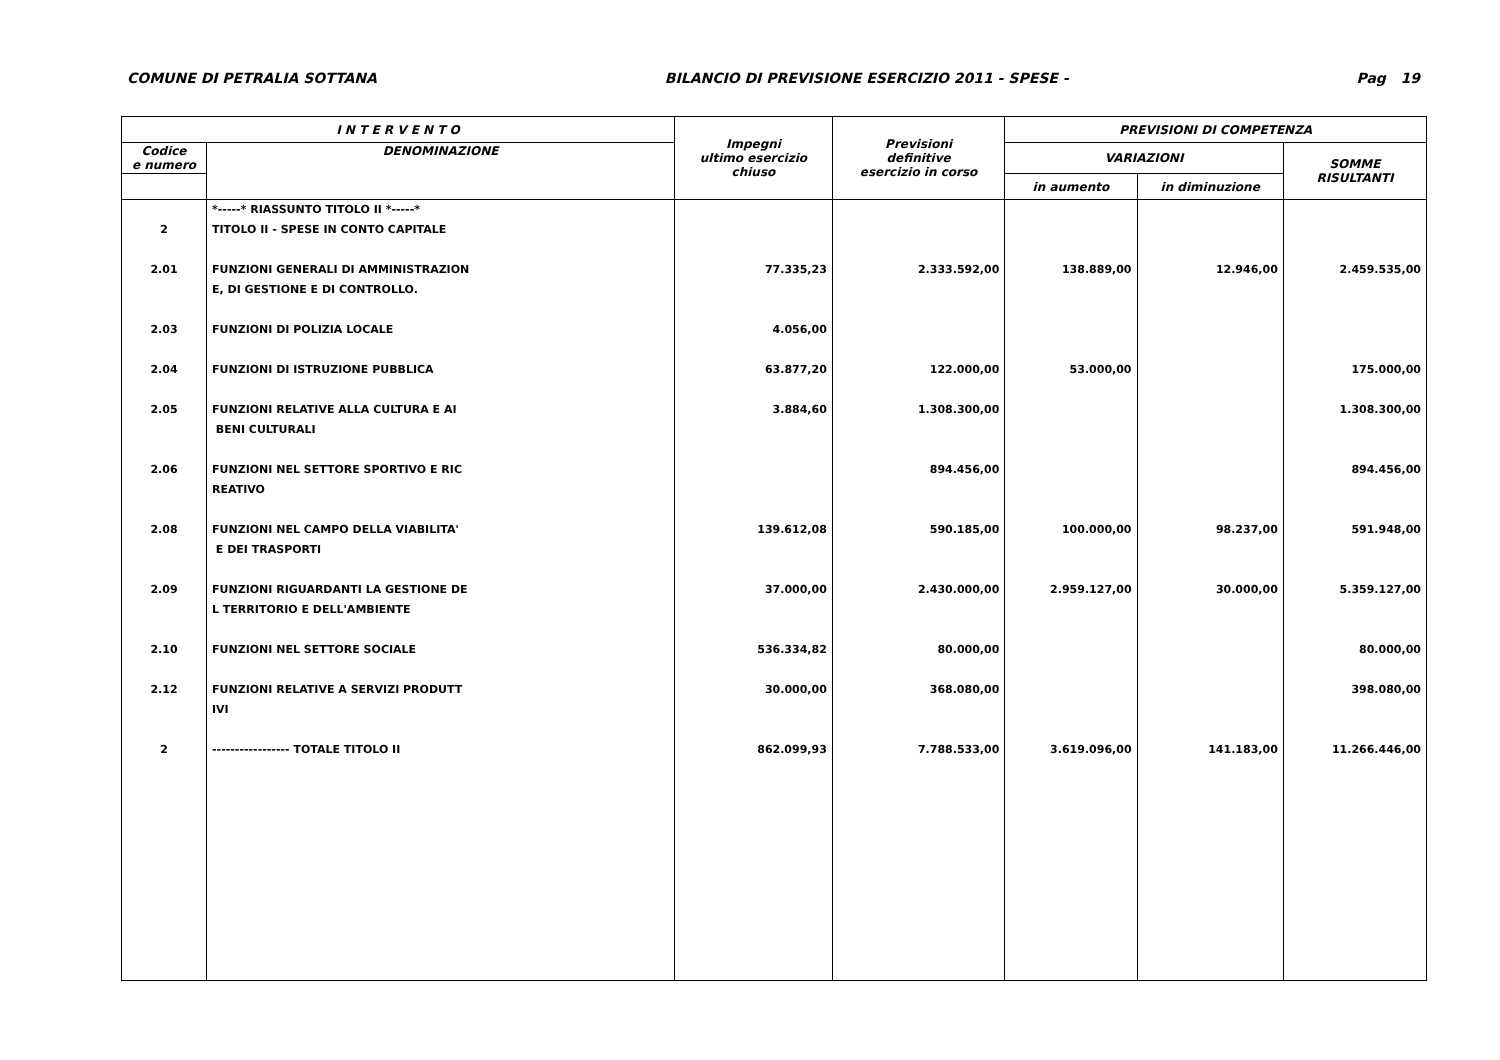COMUNE DI PETRALIA SOTTANA BILANCIO DI PREVISIONE ESERCIZIO 2011 - SPESE - Pag 19
| I N T E R V E N T O | | Impegni ultimo esercizio chiuso | Previsioni definitive esercizio in corso | PREVISIONI DI COMPETENZA | | |
| --- | --- | --- | --- | --- | --- | --- |
| Codice e numero | DENOMINAZIONE | | | VARIAZIONI | | SOMME RISULTANTI |
| | | | | in aumento | in diminuzione | |
| 2 | *-----* RIASSUNTO TITOLO II *-----* TITOLO II - SPESE IN CONTO CAPITALE | | | | | |
| 2.01 | FUNZIONI GENERALI DI AMMINISTRAZION E, DI GESTIONE E DI CONTROLLO. | 77.335,23 | 2.333.592,00 | 138.889,00 | 12.946,00 | 2.459.535,00 |
| 2.03 | FUNZIONI DI POLIZIA LOCALE | 4.056,00 | | | | |
| 2.04 | FUNZIONI DI ISTRUZIONE PUBBLICA | 63.877,20 | 122.000,00 | 53.000,00 | | 175.000,00 |
| 2.05 | FUNZIONI RELATIVE ALLA CULTURA E AI BENI CULTURALI | 3.884,60 | 1.308.300,00 | | | 1.308.300,00 |
| 2.06 | FUNZIONI NEL SETTORE SPORTIVO E RIC REATIVO | | 894.456,00 | | | 894.456,00 |
| 2.08 | FUNZIONI NEL CAMPO DELLA VIABILITA' E DEI TRASPORTI | 139.612,08 | 590.185,00 | 100.000,00 | 98.237,00 | 591.948,00 |
| 2.09 | FUNZIONI RIGUARDANTI LA GESTIONE DE L TERRITORIO E DELL'AMBIENTE | 37.000,00 | 2.430.000,00 | 2.959.127,00 | 30.000,00 | 5.359.127,00 |
| 2.10 | FUNZIONI NEL SETTORE SOCIALE | 536.334,82 | 80.000,00 | | | 80.000,00 |
| 2.12 | FUNZIONI RELATIVE A SERVIZI PRODUTT IVI | 30.000,00 | 368.080,00 | | | 398.080,00 |
| 2 | ----------------- TOTALE TITOLO II | 862.099,93 | 7.788.533,00 | 3.619.096,00 | 141.183,00 | 11.266.446,00 |